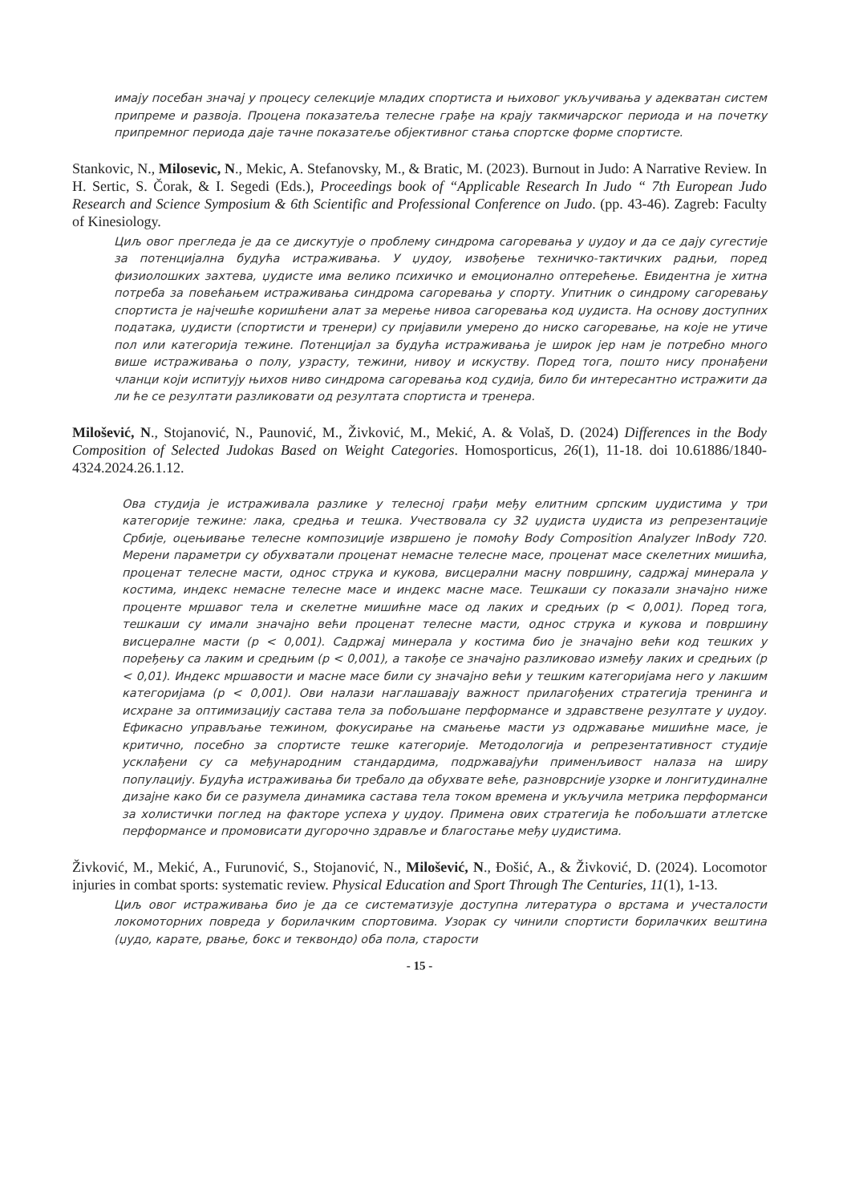имају посебан значај у процесу селекције младих спортиста и њиховог укључивања у адекватан систем припреме и развоја. Процена показатеља телесне грађе на крају такмичарског периода и на почетку припремног периода даје тачне показатеље објективног стања спортске форме спортисте.
Stankovic, N., Milosevic, N., Mekic, A. Stefanovsky, M., & Bratic, M. (2023). Burnout in Judo: A Narrative Review. In H. Sertic, S. Čorak, & I. Segedi (Eds.), Proceedings book of “Applicable Research In Judo “ 7th European Judo Research and Science Symposium & 6th Scientific and Professional Conference on Judo. (pp. 43-46). Zagreb: Faculty of Kinesiology.
Циљ овог прегледа је да се дискутује о проблему синдрома сагоревања у џудоу и да се дају сугестије за потенцијална будућа истраживања. У џудоу, извођење техничко-тактичких радњи, поред физиолошких захтева, џудисте има велико психичко и емоционално оптерећење. Евидентна је хитна потреба за повећањем истраживања синдрома сагоревања у спорту. Упитник о синдрому сагоревању спортиста је најчешће коришћени алат за мерење нивоа сагоревања код џудиста. На основу доступних података, џудисти (спортисти и тренери) су пријавили умерено до ниско сагоревање, на које не утиче пол или категорија тежине. Потенцијал за будућа истраживања је широк јер нам је потребно много више истраживања о полу, узрасту, тежини, нивоу и искуству. Поред тога, пошто нису пронађени чланци који испитују њихов ниво синдрома сагоревања код судија, било би интересантно истражити да ли ће се резултати разликовати од резултата спортиста и тренера.
Milošević, N., Stojanović, N., Paunović, M., Živković, M., Mekić, A. & Volaš, D. (2024) Differences in the Body Composition of Selected Judokas Based on Weight Categories. Homosporticus, 26(1), 11-18. doi 10.61886/1840-4324.2024.26.1.12.
Ова студија је истраживала разлике у телесној грађи међу елитним српским џудистима у три категорије тежине: лака, средња и тешка. Учествовала су 32 џудиста џудиста из репрезентације Србије, оцењивање телесне композиције извршено је помоћу Body Composition Analyzer InBody 720. Мерени параметри су обухватали проценат немасне телесне масе, проценат масе скелетних мишића, проценат телесне масти, однос струка и кукова, висцерални масну површину, садржај минерала у костима, индекс немасне телесне масе и индекс масне масе. Тешкаши су показали значајно ниже проценте мршавог тела и скелетне мишићне масе од лаких и средњих (p < 0,001). Поред тога, тешкаши су имали значајно већи проценат телесне масти, однос струка и кукова и површину висцералне масти (p < 0,001). Садржај минерала у костима био је значајно већи код тешких у поређењу са лаким и средњим (p < 0,001), а такође се значајно разликовао између лаких и средњих (p < 0,01). Индекс мршавости и масне масе били су значајно већи у тешким категоријама него у лакшим категоријама (p < 0,001). Ови налази наглашавају важност прилагођених стратегија тренинга и исхране за оптимизацију састава тела за побољшане перформансе и здравствене резултате у џудоу. Ефикасно управљање тежином, фокусирање на смањење масти уз одржавање мишићне масе, је критично, посебно за спортисте тешке категорије. Методологија и репрезентативност студије усклађени су са међународним стандардима, подржавајући применљивост налаза на ширу популацију. Будућа истраживања би требало да обухвате веће, разноврсније узорке и лонгитудиналне дизајне како би се разумела динамика састава тела током времена и укључила метрика перформанси за холистички поглед на факторе успеха у џудоу. Примена ових стратегија ће побољшати атлетске перформансе и промовисати дугорочно здравље и благостање међу џудистима.
Živković, M., Mekić, A., Furunović, S., Stojanović, N., Milošević, N., Đošić, A., & Živković, D. (2024). Locomotor injuries in combat sports: systematic review. Physical Education and Sport Through The Centuries, 11(1), 1-13.
Циљ овог истраживања био је да се систематизује доступна литература о врстама и учесталости локомоторних повреда у борилачким спортовима. Узорак су чинили спортисти борилачких вештина (џудо, карате, рвање, бокс и теквондо) оба пола, старости
- 15 -